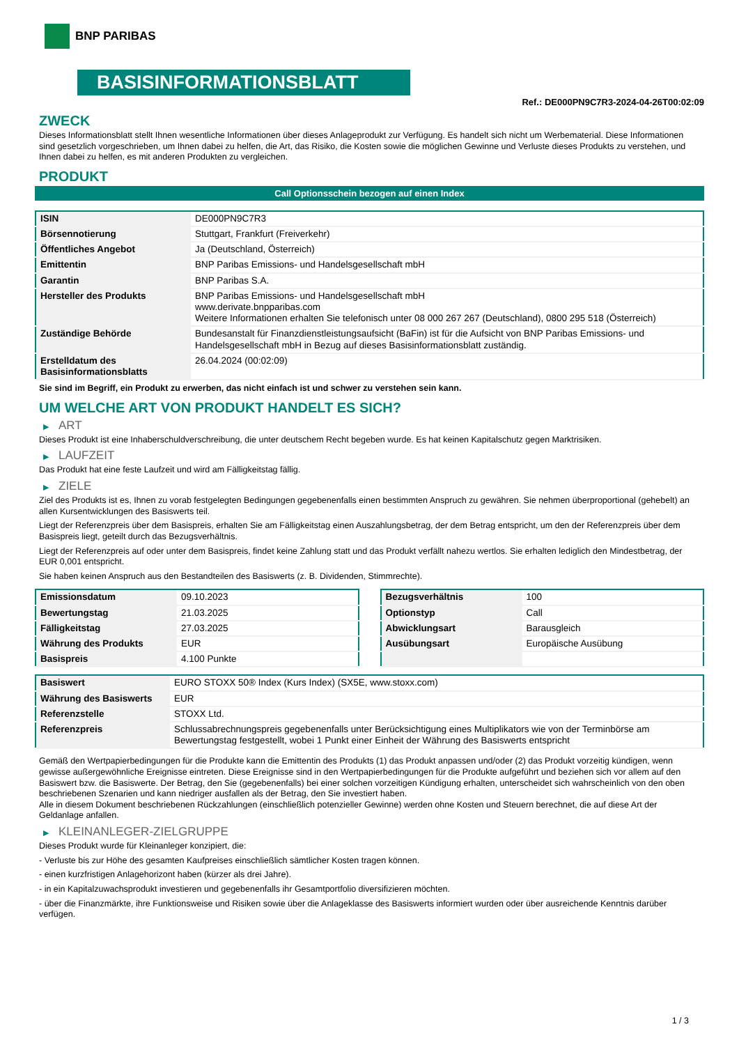BNP PARIBAS
BASISINFORMATIONSBLATT
Ref.: DE000PN9C7R3-2024-04-26T00:02:09
ZWECK
Dieses Informationsblatt stellt Ihnen wesentliche Informationen über dieses Anlageprodukt zur Verfügung. Es handelt sich nicht um Werbematerial. Diese Informationen sind gesetzlich vorgeschrieben, um Ihnen dabei zu helfen, die Art, das Risiko, die Kosten sowie die möglichen Gewinne und Verluste dieses Produkts zu verstehen, und Ihnen dabei zu helfen, es mit anderen Produkten zu vergleichen.
PRODUKT
Call Optionsschein bezogen auf einen Index
| ISIN | DE000PN9C7R3 |
| Börsennotierung | Stuttgart, Frankfurt (Freiverkehr) |
| Öffentliches Angebot | Ja (Deutschland, Österreich) |
| Emittentin | BNP Paribas Emissions- und Handelsgesellschaft mbH |
| Garantin | BNP Paribas S.A. |
| Hersteller des Produkts | BNP Paribas Emissions- und Handelsgesellschaft mbH www.derivate.bnpparibas.com Weitere Informationen erhalten Sie telefonisch unter 08 000 267 267 (Deutschland), 0800 295 518 (Österreich) |
| Zuständige Behörde | Bundesanstalt für Finanzdienstleistungsaufsicht (BaFin) ist für die Aufsicht von BNP Paribas Emissions- und Handelsgesellschaft mbH in Bezug auf dieses Basisinformationsblatt zuständig. |
| Erstelldatum des Basisinformationsblatts | 26.04.2024 (00:02:09) |
Sie sind im Begriff, ein Produkt zu erwerben, das nicht einfach ist und schwer zu verstehen sein kann.
UM WELCHE ART VON PRODUKT HANDELT ES SICH?
▶ ART
Dieses Produkt ist eine Inhaberschuldverschreibung, die unter deutschem Recht begeben wurde. Es hat keinen Kapitalschutz gegen Marktrisiken.
▶ LAUFZEIT
Das Produkt hat eine feste Laufzeit und wird am Fälligkeitstag fällig.
▶ ZIELE
Ziel des Produkts ist es, Ihnen zu vorab festgelegten Bedingungen gegebenenfalls einen bestimmten Anspruch zu gewähren. Sie nehmen überproportional (gehebelt) an allen Kursentwicklungen des Basiswerts teil.
Liegt der Referenzpreis über dem Basispreis, erhalten Sie am Fälligkeitstag einen Auszahlungsbetrag, der dem Betrag entspricht, um den der Referenzpreis über dem Basispreis liegt, geteilt durch das Bezugsverhältnis.
Liegt der Referenzpreis auf oder unter dem Basispreis, findet keine Zahlung statt und das Produkt verfällt nahezu wertlos. Sie erhalten lediglich den Mindestbetrag, der EUR 0,001 entspricht.
Sie haben keinen Anspruch aus den Bestandteilen des Basiswerts (z. B. Dividenden, Stimmrechte).
| Emissionsdatum | 09.10.2023 |
| Bewertungstag | 21.03.2025 |
| Fälligkeitstag | 27.03.2025 |
| Währung des Produkts | EUR |
| Basispreis | 4.100 Punkte |
| Bezugsverhältnis | 100 |
| Optionstyp | Call |
| Abwicklungsart | Barausgleich |
| Ausübungsart | Europäische Ausübung |
| Basiswert | EURO STOXX 50® Index (Kurs Index) (SX5E, www.stoxx.com) |
| Währung des Basiswerts | EUR |
| Referenzstelle | STOXX Ltd. |
| Referenzpreis | Schlussabrechnungspreis gegebenenfalls unter Berücksichtigung eines Multiplikators wie von der Terminbörse am Bewertungstag festgestellt, wobei 1 Punkt einer Einheit der Währung des Basiswerts entspricht |
Gemäß den Wertpapierbedingungen für die Produkte kann die Emittentin des Produkts (1) das Produkt anpassen und/oder (2) das Produkt vorzeitig kündigen, wenn gewisse außergewöhnliche Ereignisse eintreten. Diese Ereignisse sind in den Wertpapierbedingungen für die Produkte aufgeführt und beziehen sich vor allem auf den Basiswert bzw. die Basiswerte. Der Betrag, den Sie (gegebenenfalls) bei einer solchen vorzeitigen Kündigung erhalten, unterscheidet sich wahrscheinlich von den oben beschriebenen Szenarien und kann niedriger ausfallen als der Betrag, den Sie investiert haben.
Alle in diesem Dokument beschriebenen Rückzahlungen (einschließlich potenzieller Gewinne) werden ohne Kosten und Steuern berechnet, die auf diese Art der Geldanlage anfallen.
▶ KLEINANLEGER-ZIELGRUPPE
Dieses Produkt wurde für Kleinanleger konzipiert, die:
- Verluste bis zur Höhe des gesamten Kaufpreises einschließlich sämtlicher Kosten tragen können.
- einen kurzfristigen Anlagehorizont haben (kürzer als drei Jahre).
- in ein Kapitalzuwachsprodukt investieren und gegebenenfalls ihr Gesamtportfolio diversifizieren möchten.
- über die Finanzmärkte, ihre Funktionsweise und Risiken sowie über die Anlageklasse des Basiswerts informiert wurden oder über ausreichende Kenntnis darüber verfügen.
1 / 3